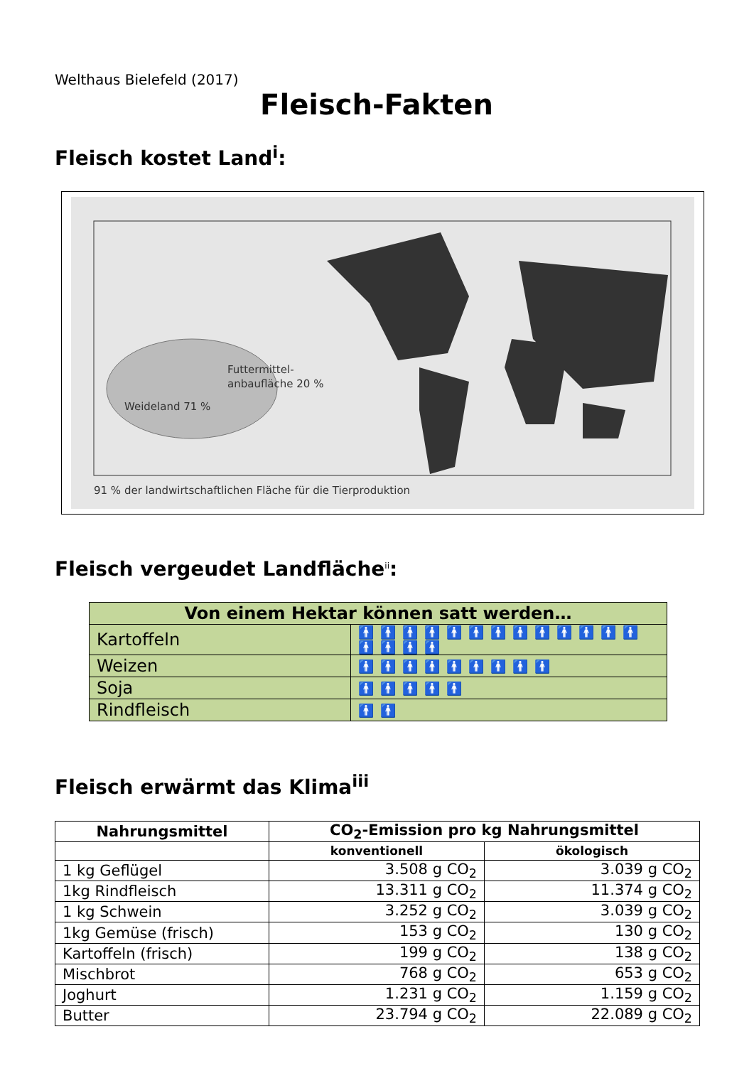Welthaus Bielefeld (2017)
Fleisch-Fakten
Fleisch kostet Land<sup>i</sup>:
Futtermittel-
anbaufläche 20 %
Weideland 71 %
91 % der landwirtschaftlichen Fläche für die Tierproduktion
Fleisch vergeudet Landfläche<sup>ii</sup>:
| Von einem Hektar können satt werden… | |
| --- | --- |
| Kartoffeln | 🚹🚹🚹🚹🚹🚹🚹🚹🚹🚹🚹🚹🚹🚹🚹🚹🚹 |
| Weizen | 🚹🚹🚹🚹🚹🚹🚹🚹🚹 |
| Soja | 🚹🚹🚹🚹🚹 |
| Rindfleisch | 🚹🚹 |
Fleisch erwärmt das Klima<sup>iii</sup>
| Nahrungsmittel | CO<sub>2</sub>-Emission pro kg Nahrungsmittel | |
| --- | --- | --- |
| | konventionell | ökologisch |
| 1 kg Geflügel | 3.508 g CO<sub>2</sub> | 3.039 g CO<sub>2</sub> |
| 1kg Rindfleisch | 13.311 g CO<sub>2</sub> | 11.374 g CO<sub>2</sub> |
| 1 kg Schwein | 3.252 g CO<sub>2</sub> | 3.039 g CO<sub>2</sub> |
| 1kg Gemüse (frisch) | 153 g CO<sub>2</sub> | 130 g CO<sub>2</sub> |
| Kartoffeln (frisch) | 199 g CO<sub>2</sub> | 138 g CO<sub>2</sub> |
| Mischbrot | 768 g CO<sub>2</sub> | 653 g CO<sub>2</sub> |
| Joghurt | 1.231 g CO<sub>2</sub> | 1.159 g CO<sub>2</sub> |
| Butter | 23.794 g CO<sub>2</sub> | 22.089 g CO<sub>2</sub> |